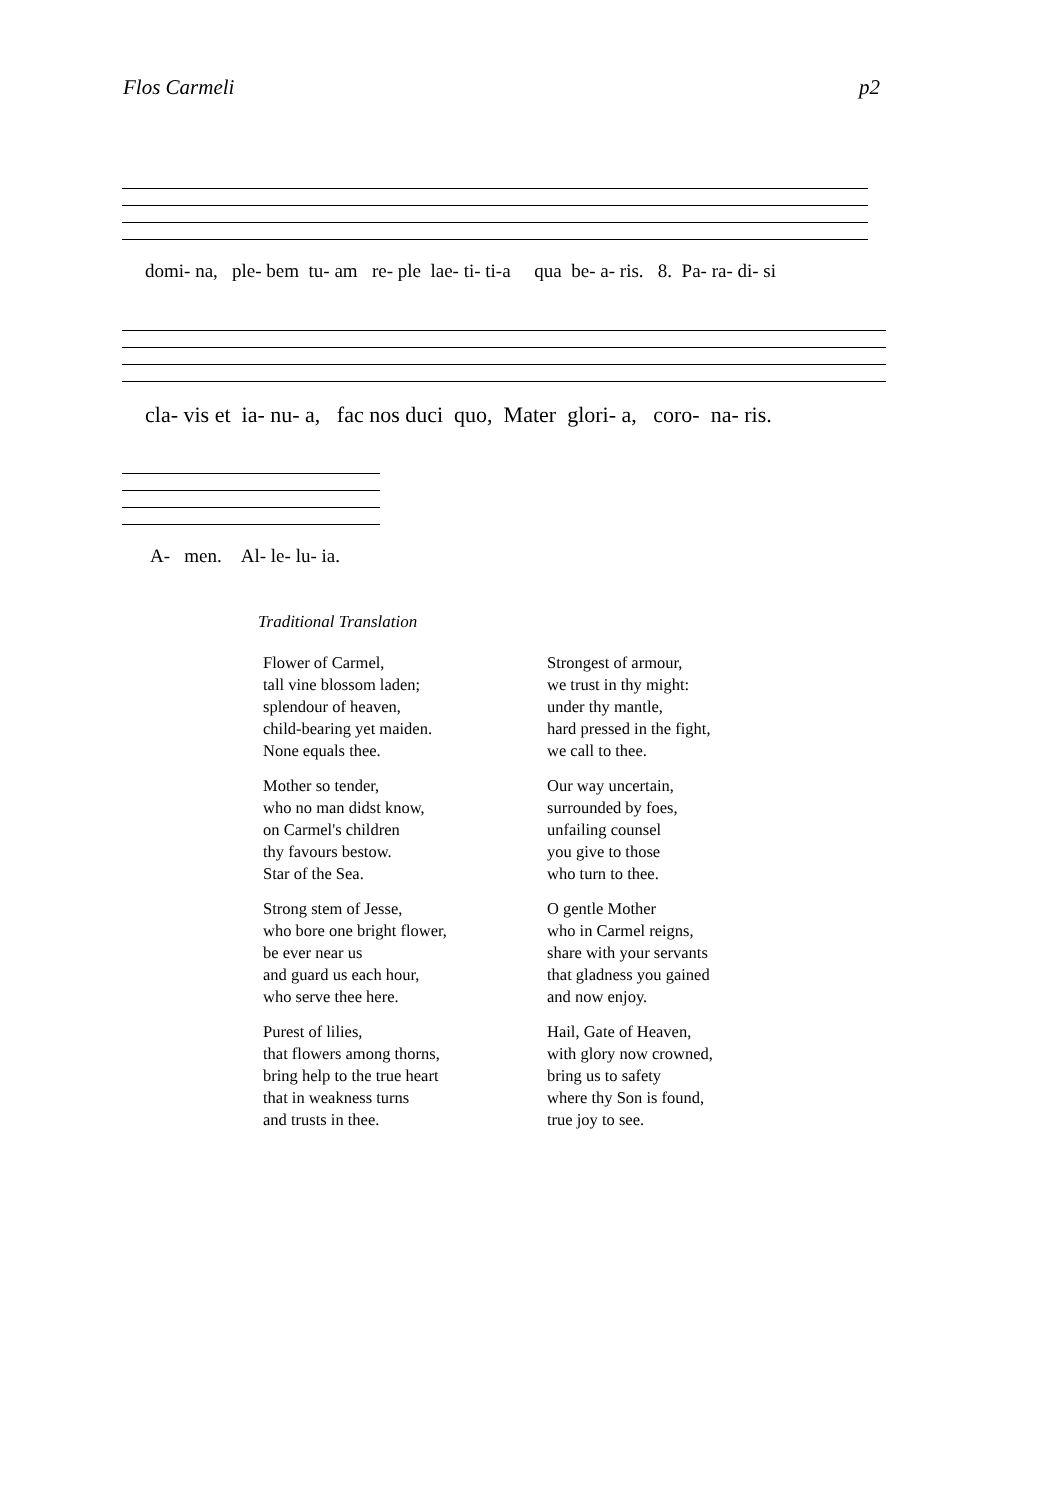Flos Carmeli p2
domi- na, ple- bem tu- am re- ple lae- ti- ti-a qua be- a- ris. 8. Pa- ra- di- si
cla- vis et ia- nu- a, fac nos duci quo, Mater glori- a, coro- na- ris.
A- men. Al- le- lu- ia.
Traditional Translation
Flower of Carmel,
tall vine blossom laden;
splendour of heaven,
child-bearing yet maiden.
None equals thee.
Mother so tender,
who no man didst know,
on Carmel's children
thy favours bestow.
Star of the Sea.
Strong stem of Jesse,
who bore one bright flower,
be ever near us
and guard us each hour,
who serve thee here.
Purest of lilies,
that flowers among thorns,
bring help to the true heart
that in weakness turns
and trusts in thee.
Strongest of armour,
we trust in thy might:
under thy mantle,
hard pressed in the fight,
we call to thee.
Our way uncertain,
surrounded by foes,
unfailing counsel
you give to those
who turn to thee.
O gentle Mother
who in Carmel reigns,
share with your servants
that gladness you gained
and now enjoy.
Hail, Gate of Heaven,
with glory now crowned,
bring us to safety
where thy Son is found,
true joy to see.